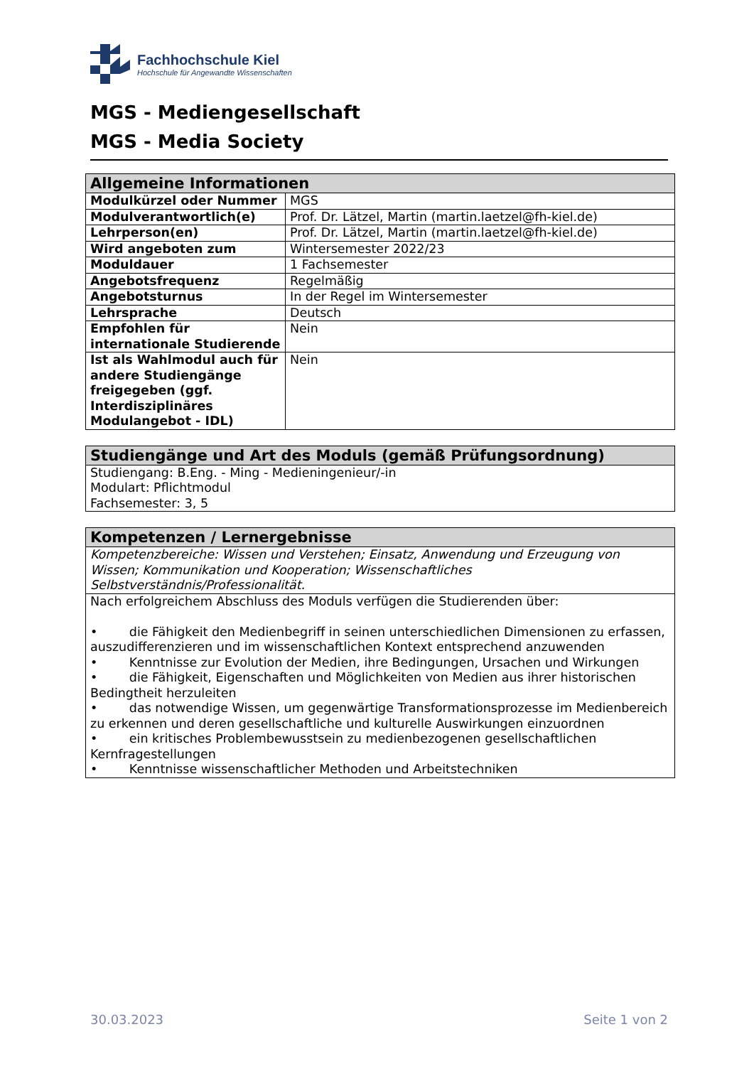Fachhochschule Kiel
Hochschule für Angewandte Wissenschaften
MGS - Mediengesellschaft
MGS - Media Society
| Allgemeine Informationen | |
| --- | --- |
| Modulkürzel oder Nummer | MGS |
| Modulverantwortlich(e) | Prof. Dr. Lätzel, Martin (martin.laetzel@fh-kiel.de) |
| Lehrperson(en) | Prof. Dr. Lätzel, Martin (martin.laetzel@fh-kiel.de) |
| Wird angeboten zum | Wintersemester 2022/23 |
| Moduldauer | 1 Fachsemester |
| Angebotsfrequenz | Regelmäßig |
| Angebotsturnus | In der Regel im Wintersemester |
| Lehrsprache | Deutsch |
| Empfohlen für internationale Studierende | Nein |
| Ist als Wahlmodul auch für andere Studiengänge freigegeben (ggf. Interdisziplinäres Modulangebot - IDL) | Nein |
| Studiengänge und Art des Moduls (gemäß Prüfungsordnung) |
| --- |
| Studiengang: B.Eng. - Ming - Medieningenieur/-in Modulart: Pflichtmodul Fachsemester: 3, 5 |
| Kompetenzen / Lernergebnisse |
| --- |
| Kompetenzbereiche: Wissen und Verstehen; Einsatz, Anwendung und Erzeugung von Wissen; Kommunikation und Kooperation; Wissenschaftliches Selbstverständnis/Professionalität. |
| Nach erfolgreichem Abschluss des Moduls verfügen die Studierenden über: • die Fähigkeit den Medienbegriff in seinen unterschiedlichen Dimensionen zu erfassen, auszudifferenzieren und im wissenschaftlichen Kontext entsprechend anzuwenden • Kenntnisse zur Evolution der Medien, ihre Bedingungen, Ursachen und Wirkungen • die Fähigkeit, Eigenschaften und Möglichkeiten von Medien aus ihrer historischen Bedingtheit herzuleiten • das notwendige Wissen, um gegenwärtige Transformationsprozesse im Medienbereich zu erkennen und deren gesellschaftliche und kulturelle Auswirkungen einzuordnen • ein kritisches Problembewusstsein zu medienbezogenen gesellschaftlichen Kernfragestellungen • Kenntnisse wissenschaftlicher Methoden und Arbeitstechniken |
30.03.2023 Seite 1 von 2